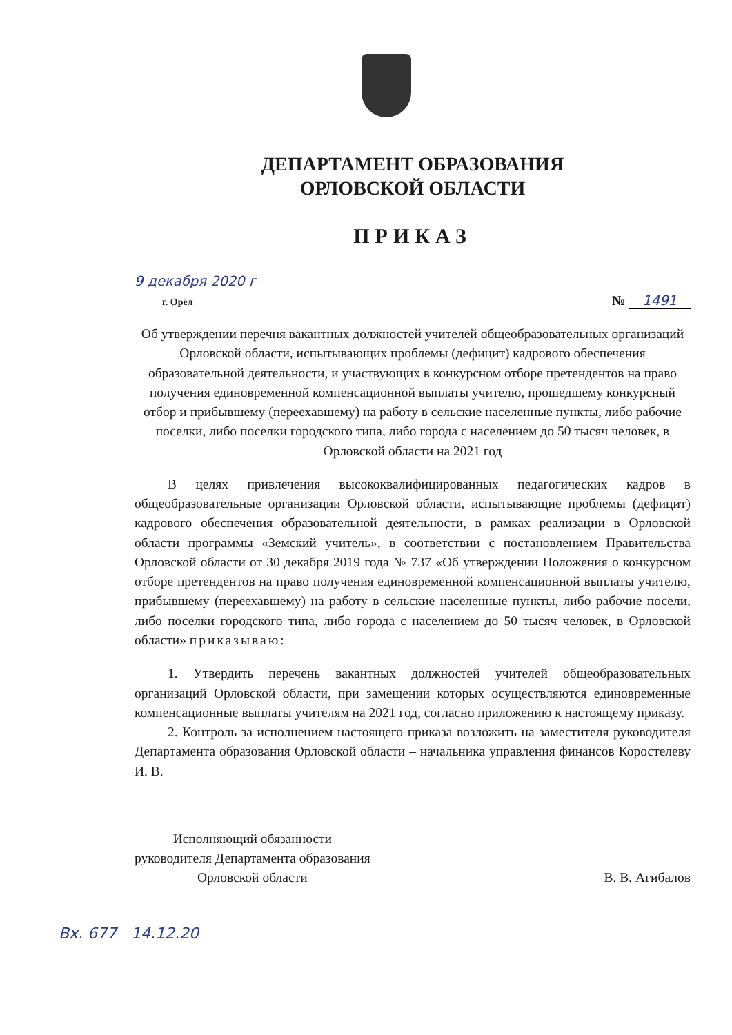ДЕПАРТАМЕНТ ОБРАЗОВАНИЯ
ОРЛОВСКОЙ ОБЛАСТИ
ПРИКАЗ
9 декабря 2020 г
г. Орёл
№ 1491
Об утверждении перечня вакантных должностей учителей общеобразовательных организаций Орловской области, испытывающих проблемы (дефицит) кадрового обеспечения образовательной деятельности, и участвующих в конкурсном отборе претендентов на право получения единовременной компенсационной выплаты учителю, прошедшему конкурсный отбор и прибывшему (переехавшему) на работу в сельские населенные пункты, либо рабочие поселки, либо поселки городского типа, либо города с населением до 50 тысяч человек, в Орловской области на 2021 год
В целях привлечения высококвалифицированных педагогических кадров в общеобразовательные организации Орловской области, испытывающие проблемы (дефицит) кадрового обеспечения образовательной деятельности, в рамках реализации в Орловской области программы «Земский учитель», в соответствии с постановлением Правительства Орловской области от 30 декабря 2019 года № 737 «Об утверждении Положения о конкурсном отборе претендентов на право получения единовременной компенсационной выплаты учителю, прибывшему (переехавшему) на работу в сельские населенные пункты, либо рабочие посели, либо поселки городского типа, либо города с населением до 50 тысяч человек, в Орловской области» приказываю:
1. Утвердить перечень вакантных должностей учителей общеобразовательных организаций Орловской области, при замещении которых осуществляются единовременные компенсационные выплаты учителям на 2021 год, согласно приложению к настоящему приказу.
2. Контроль за исполнением настоящего приказа возложить на заместителя руководителя Департамента образования Орловской области – начальника управления финансов Коростелеву И. В.
Исполняющий обязанности
руководителя Департамента образования
Орловской области
В. В. Агибалов
Вх. 677 14.12.20